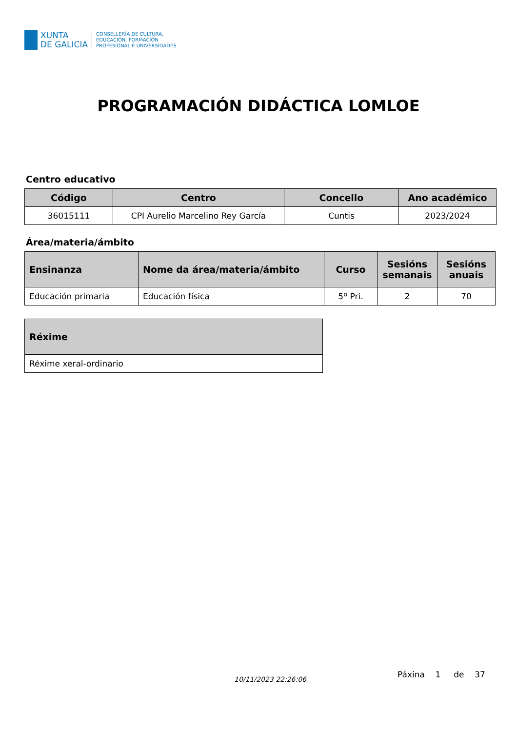XUNTA
DE GALICIA
CONSELLERÍA DE CULTURA,
EDUCACIÓN, FORMACIÓN
PROFESIONAL E UNIVERSIDADES
PROGRAMACIÓN DIDÁCTICA LOMLOE
Centro educativo
| Código | Centro | Concello | Ano académico |
| --- | --- | --- | --- |
| 36015111 | CPI Aurelio Marcelino Rey García | Cuntis | 2023/2024 |
Área/materia/ámbito
| Ensinanza | Nome da área/materia/ámbito | Curso | Sesións semanais | Sesións anuais |
| --- | --- | --- | --- | --- |
| Educación primaria | Educación física | 5º Pri. | 2 | 70 |
| Réxime |
| --- |
| Réxime xeral-ordinario |
10/11/2023 22:26:06 Páxina 1 de 37